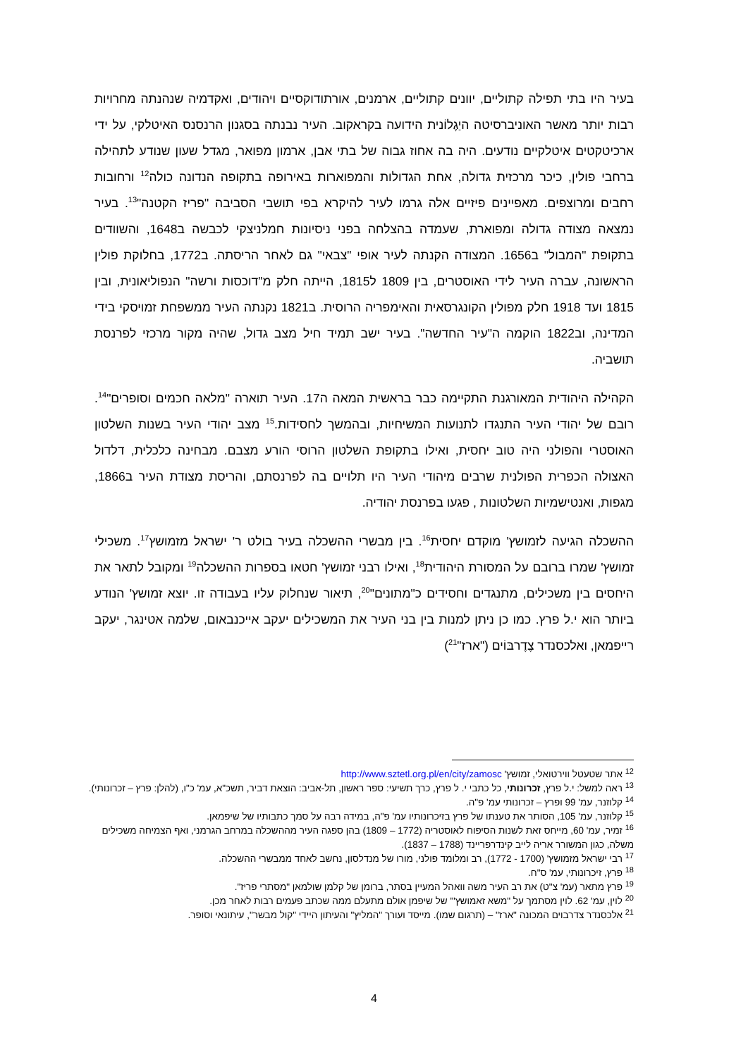בעיר היו בתי תפילה קתוליים, יוונים קתוליים, ארמנים, אורתודוקסיים ויהודים, ואקדמיה שנהנתה מחרויות רבות יותר מאשר האוניברסיטה היַגֶלוֹנית הידועה בקראקוב. העיר נבנתה בסגנון הרנסנס האיטלקי, על ידי ארכיטקטים איטלקיים נודעים. היה בה אחוז גבוה של בתי אבן, ארמון מפואר, מגדל שעון שנודע לתהילה ברחבי פולין, כיכר מרכזית גדולה, אחת הגדולות והמפוארות באירופה בתקופה הנדונה כולה<sup>12</sup> ורחובות רחבים ומרוצפים. מאפיינים פיזיים אלה גרמו לעיר להיקרא בפי תושבי הסביבה "פריז הקטנה"<sup>13</sup>. בעיר נמצאה מצודה גדולה ומפוארת, שעמדה בהצלחה בפני ניסיונות חמלניצקי לכבשה ב1648, והשוודים בתקופת "המבול" ב1656. המצודה הקנתה לעיר אופי "צבאי" גם לאחר הריסתה. ב1772, בחלוקת פולין הראשונה, עברה העיר לידי האוסטרים, בין 1809 ל1815, הייתה חלק מ"דוכסות ורשה" הנפוליאונית, ובין 1815 ועד 1918 חלק מפולין הקונגרסאית והאימפריה הרוסית. ב1821 נקנתה העיר ממשפחת זמויסקי בידי המדינה, וב1822 הוקמה ה"עיר החדשה". בעיר ישב תמיד חיל מצב גדול, שהיה מקור מרכזי לפרנסת תושביה.
הקהילה היהודית המאורגנת התקיימה כבר בראשית המאה ה17. העיר תוארה "מלאה חכמים וסופרים"<sup>14</sup>. רובם של יהודי העיר התנגדו לתנועות המשיחיות, ובהמשך לחסידות.<sup>15</sup> מצב יהודי העיר בשנות השלטון האוסטרי והפולני היה טוב יחסית, ואילו בתקופת השלטון הרוסי הורע מצבם. מבחינה כלכלית, דלדול האצולה הכפרית הפולנית שרבים מיהודי העיר היו תלויים בה לפרנסתם, והריסת מצודת העיר ב1866, מגפות, ואנטישמיות השלטונות , פגעו בפרנסת יהודיה.
ההשכלה הגיעה לזמושץ' מוקדם יחסית<sup>16</sup>. בין מבשרי ההשכלה בעיר בולט ר' ישראל מזמושץ<sup>17</sup>. משכילי זמושץ' שמרו ברובם על המסורת היהודית<sup>18</sup>, ואילו רבני זמושץ' חטאו בספרות ההשכלה<sup>19</sup> ומקובל לתאר את היחסים בין משכילים, מתנגדים וחסידים כ"מתונים"<sup>20</sup>, תיאור שנחלוק עליו בעבודה זו. יוצא זמושץ' הנודע ביותר הוא י.ל פרץ. כמו כן ניתן למנות בין בני העיר את המשכילים יעקב אייכנבאום, שלמה אטינגר, יעקב רייפמאן, ואלכסנדר צֶדֶרבּוֹים ("ארז"<sup>21</sup>)
<sup>12</sup> אתר שטעטל ווירטואלי, זמושץ' http://www.sztetl.org.pl/en/city/zamosc
<sup>13</sup> ראה למשל: י.ל פרץ, זכרונותי, כל כתבי י. ל פרץ, כרך תשיעי: ספר ראשון, תל-אביב: הוצאת דביר, תשכ"א, עמ' כ"ו, (להלן: פרץ – זכרונותי).
<sup>14</sup> קלוזנר, עמ' 99 ופרץ – זכרונותי עמ' פ"ה.
<sup>15</sup> קלוזנר, עמ' 105, הסותר את טענתו של פרץ בזיכרונותיו עמ' פ"ה, במידה רבה על סמך כתבותיו של שיפמאן.
<sup>16</sup> זמיר, עמ' 60, מייחס זאת לשנות הסיפוח לאוסטריה (1772 – 1809) בהן ספגה העיר מההשכלה במרחב הגרמני, ואף הצמיחה משכילים משלה, כגון המשורר אריה לייב קינדרפריינד (1788 – 1837).
<sup>17</sup> רבי ישראל מזמושץ' (1700 - 1772), רב ומלומד פולני, מורו של מנדלסון, נחשב לאחד ממבשרי ההשכלה.
<sup>18</sup> פרץ, זיכרונותי, עמ' ס"ח.
<sup>19</sup> פרץ מתאר (עמ' צ"ט) את רב העיר משה וואהל המעיין בסתר, ברומן של קלמן שולמאן "מסתרי פריז".
<sup>20</sup> לוין, עמ' 62. לוין מסתמך על "משא זאמושץ'" של שיפמן אולם מתעלם ממה שכתב פעמים רבות לאחר מכן.
<sup>21</sup> אלכסנדר צדרבוים המכונה "ארז" – (תרגום שמו). מייסד ועורך "המליץ" והעיתון היידי "קול מבשר", עיתונאי וסופר.
4